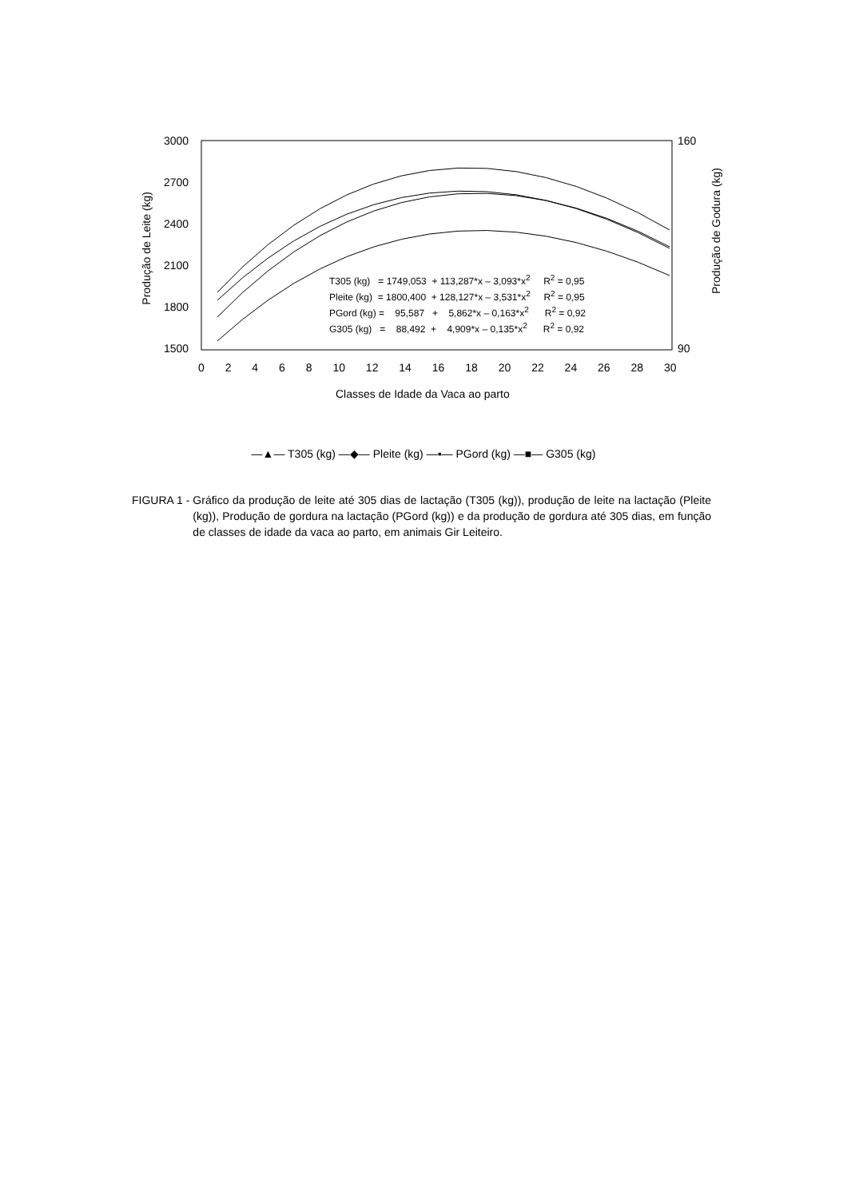3000
2700
2400
2100
1800
1500
160
90
Produção de Leite (kg)
Produção de Godura (kg)
0 2 4 6 8 10 12 14 16 18 20 22 24 26 28 30
Classes de Idade da Vaca ao parto
T305 (kg) = 1749,053 + 113,287*x – 3,093*x<sup>2</sup> R<sup>2</sup> = 0,95
Pleite (kg) = 1800,400 + 128,127*x – 3,531*x<sup>2</sup> R<sup>2</sup> = 0,95
PGord (kg) = 95,587 + 5,862*x – 0,163*x<sup>2</sup> R<sup>2</sup> = 0,92
G305 (kg) = 88,492 + 4,909*x – 0,135*x<sup>2</sup> R<sup>2</sup> = 0,92
—▲— T305 (kg) —◆— Pleite (kg) —▪— PGord (kg) —■— G305 (kg)
FIGURA 1 - Gráfico da produção de leite até 305 dias de lactação (T305 (kg)), produção de leite na lactação (Pleite (kg)), Produção de gordura na lactação (PGord (kg)) e da produção de gordura até 305 dias, em função de classes de idade da vaca ao parto, em animais Gir Leiteiro.